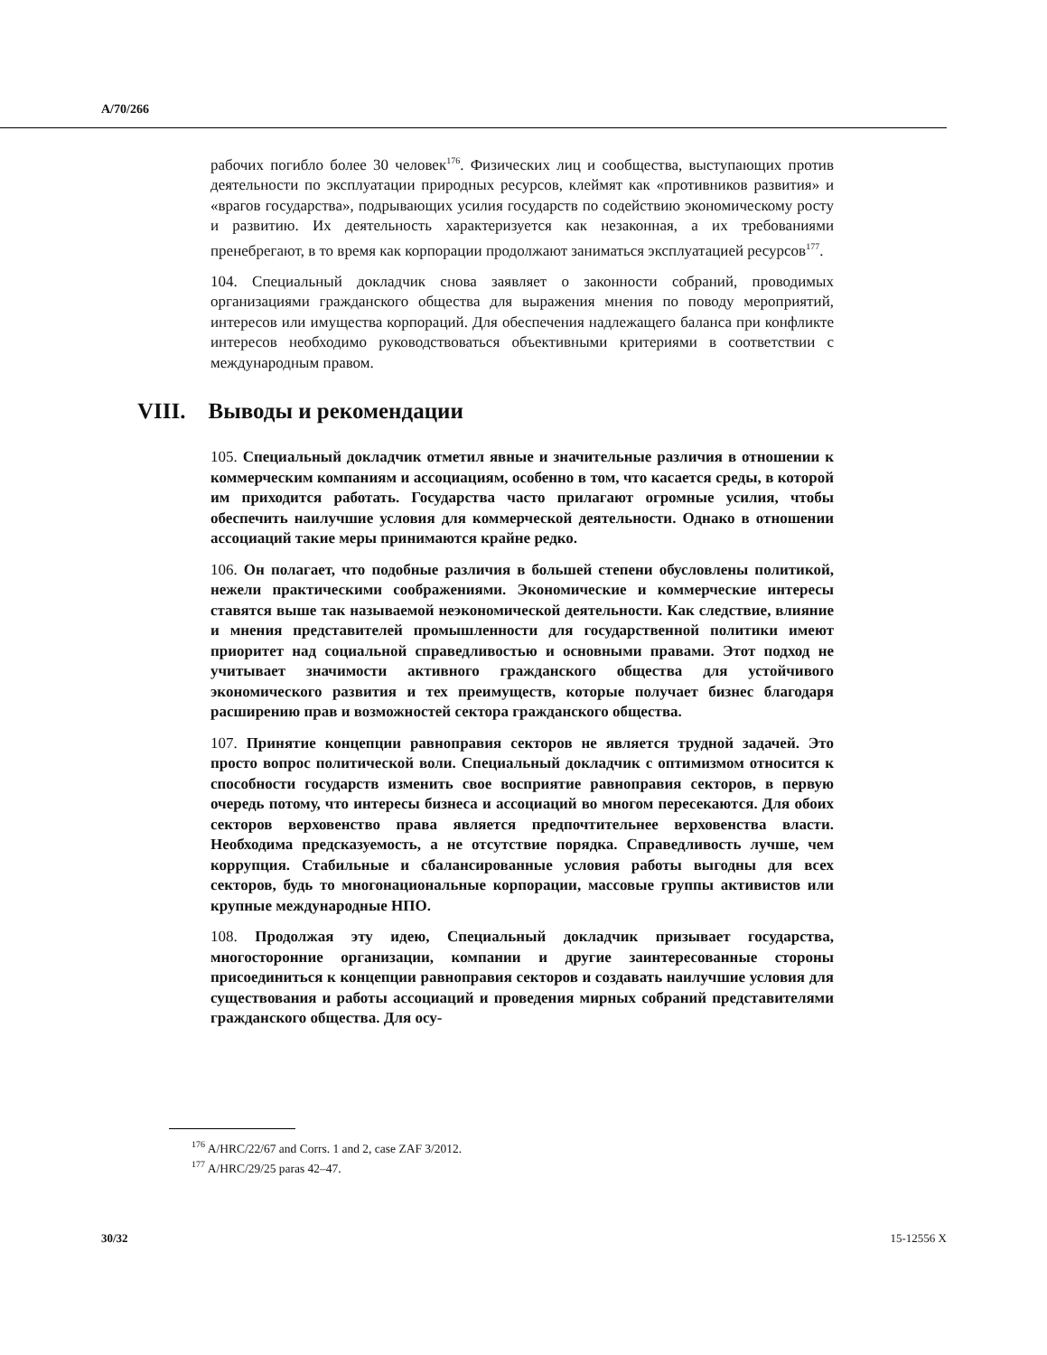A/70/266
рабочих погибло более 30 человек<sup>176</sup>. Физических лиц и сообщества, выступающих против деятельности по эксплуатации природных ресурсов, клеймят как «противников развития» и «врагов государства», подрывающих усилия государств по содействию экономическому росту и развитию. Их деятельность характеризуется как незаконная, а их требованиями пренебрегают, в то время как корпорации продолжают заниматься эксплуатацией ресурсов<sup>177</sup>.
104. Специальный докладчик снова заявляет о законности собраний, проводимых организациями гражданского общества для выражения мнения по поводу мероприятий, интересов или имущества корпораций. Для обеспечения надлежащего баланса при конфликте интересов необходимо руководствоваться объективными критериями в соответствии с международным правом.
VIII. Выводы и рекомендации
105. Специальный докладчик отметил явные и значительные различия в отношении к коммерческим компаниям и ассоциациям, особенно в том, что касается среды, в которой им приходится работать. Государства часто прилагают огромные усилия, чтобы обеспечить наилучшие условия для коммерческой деятельности. Однако в отношении ассоциаций такие меры принимаются крайне редко.
106. Он полагает, что подобные различия в большей степени обусловлены политикой, нежели практическими соображениями. Экономические и коммерческие интересы ставятся выше так называемой неэкономической деятельности. Как следствие, влияние и мнения представителей промышленности для государственной политики имеют приоритет над социальной справедливостью и основными правами. Этот подход не учитывает значимости активного гражданского общества для устойчивого экономического развития и тех преимуществ, которые получает бизнес благодаря расширению прав и возможностей сектора гражданского общества.
107. Принятие концепции равноправия секторов не является трудной задачей. Это просто вопрос политической воли. Специальный докладчик с оптимизмом относится к способности государств изменить свое восприятие равноправия секторов, в первую очередь потому, что интересы бизнеса и ассоциаций во многом пересекаются. Для обоих секторов верховенство права является предпочтительнее верховенства власти. Необходима предсказуемость, а не отсутствие порядка. Справедливость лучше, чем коррупция. Стабильные и сбалансированные условия работы выгодны для всех секторов, будь то многонациональные корпорации, массовые группы активистов или крупные международные НПО.
108. Продолжая эту идею, Специальный докладчик призывает государства, многосторонние организации, компании и другие заинтересованные стороны присоединиться к концепции равноправия секторов и создавать наилучшие условия для существования и работы ассоциаций и проведения мирных собраний представителями гражданского общества. Для осу-
<sup>176</sup> A/HRC/22/67 and Corrs. 1 and 2, case ZAF 3/2012.
<sup>177</sup> A/HRC/29/25 paras 42–47.
30/32 15-12556 X